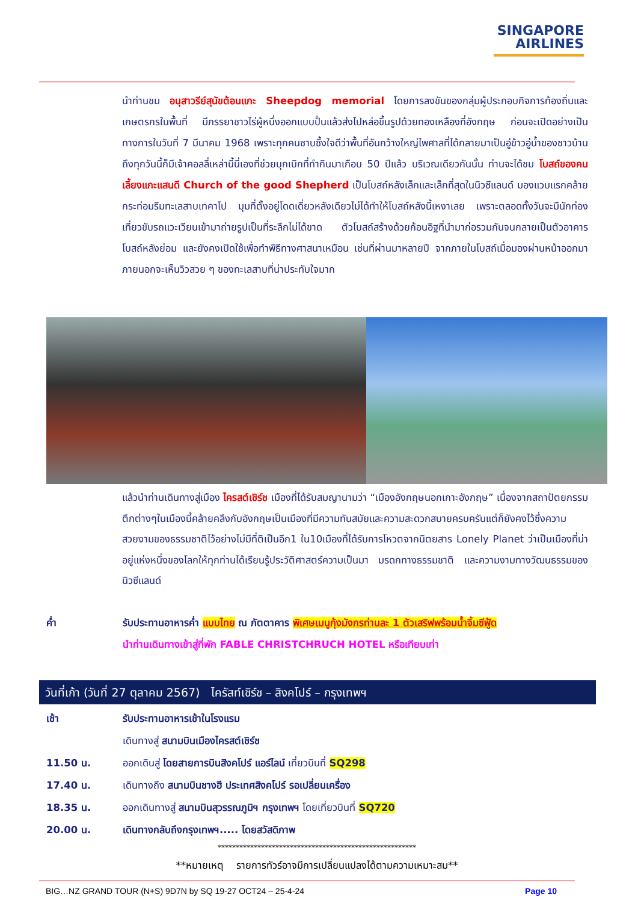SINGAPORE
AIRLINES
นำท่านชม อนุสาวรีย์สุนัขต้อนแกะ Sheepdog memorial โดยการลงขันของกลุ่มผู้ประกอบกิจการท้องถิ่นและเกษตรกรในพื้นที่ มีภรรยาชาวไร่ผู้หนึ่งออกแบบปั้นแล้วส่งไปหล่อขึ้นรูปด้วยทองเหลืองที่อังกฤษ ก่อนจะเปิดอย่างเป็นทางการในวันที่ 7 มีนาคม 1968 เพราะทุกคนซาบซึ้งใจดีว่าพื้นที่อันกว้างใหญ่ไพศาลที่ได้กลายมาเป็นอู่ข้าวอู่น้ำของชาวบ้านถึงทุกวันนี้ก็มีเจ้าคอลลี่เหล่านี้นี่เองที่ช่วยบุกเบิกที่ทำกินมาเกือบ 50 ปีแล้ว บริเวณเดียวกันนั้น ท่านจะได้ชม โบสถ์ของคนเลี้ยงแกะแสนดี Church of the good Shepherd เป็นโบสถ์หลังเล็กและเล็กที่สุดในนิวซีแลนด์ มองแวบแรกคล้ายกระท่อมริมทะเลสาบเทคาโป มุมที่ตั้งอยู่โดดเดี่ยวหลังเดียวไม่ได้ทำให้โบสถ์หลังนี้เหงาเลย เพราะตลอดทั้งวันจะมีนักท่องเที่ยวขับรถแวะเวียนเข้ามาถ่ายรูปเป็นที่ระลึกไม่ได้ขาด ตัวโบสถ์สร้างด้วยก้อนอิฐที่นำมาก่อรวมกันจนกลายเป็นตัวอาคารโบสถ์หลังย่อม และยังคงเปิดใช้เพื่อทำพิธีทางศาสนาเหมือน เช่นที่ผ่านมาหลายปี จากภายในโบสถ์เมื่อมองผ่านหน้าออกมาภายนอกจะเห็นวิวสวย ๆ ของทะเลสาบที่น่าประทับใจมาก
แล้วนำท่านเดินทางสู่เมือง ไครสต์เชิร์ช เมืองที่ได้รับสมญานามว่า “เมืองอังกฤษนอกเกาะอังกฤษ” เนื่องจากสถาปัตยกรรมตึกต่างๆในเมืองนี้คล้ายคลึงกับอังกฤษเป็นเมืองที่มีความทันสมัยและความสะดวกสบายครบครันแต่ก็ยังคงไว้ซึ่งความสวยงามของธรรมชาติไว้อย่างไม่มีที่ติเป็นอีก1 ใน10เมืองที่ได้รับการโหวตจากนิตยสาร Lonely Planet ว่าเป็นเมืองที่น่าอยู่แห่งหนึ่งของโลกให้ทุกท่านได้เรียนรู้ประวัติศาสตร์ความเป็นมา มรดกทางธรรมชาติ และความงามทางวัฒนธรรมของนิวซีแลนด์
ค่ำ รับประทานอาหารค่ำ แบบไทย ณ ภัตตาคาร พิเศษเมนูกุ้งมังกรท่านละ 1 ตัวเสริฟพร้อมน้ำจิ้มซีฟู้ด
นำท่านเดินทางเข้าสู่ที่พัก FABLE CHRISTCHRUCH HOTEL หรือเทียบเท่า
วันที่เก้า (วันที่ 27 ตุลาคม 2567) ไครัสท์เชิร์ช – สิงคโปร์ – กรุงเทพฯ
เช้า รับประทานอาหารเช้าในโรงแรม
เดินทางสู่ สนามบินเมืองไครสต์เชิร์ช
11.50 น. ออกเดินสู่ โดยสายการบินสิงคโปร์ แอร์ไลน์ เที่ยวบินที่ SQ298
17.40 น. เดินทางถึง สนามบินชางฮี ประเทศสิงคโปร์ รอเปลี่ยนเครื่อง
18.35 น. ออกเดินทางสู่ สนามบินสุวรรณภูมิฯ กรุงเทพฯ โดยเที่ยวบินที่ SQ720
20.00 น. เดินทางกลับถึงกรุงเทพฯ..... โดยสวัสดิภาพ
*******************************************************
**หมายเหตุ รายการทัวร์อาจมีการเปลี่ยนแปลงได้ตามความเหมาะสม**
BIG…NZ GRAND TOUR (N+S) 9D7N by SQ 19-27 OCT24 – 25-4-24 Page 10